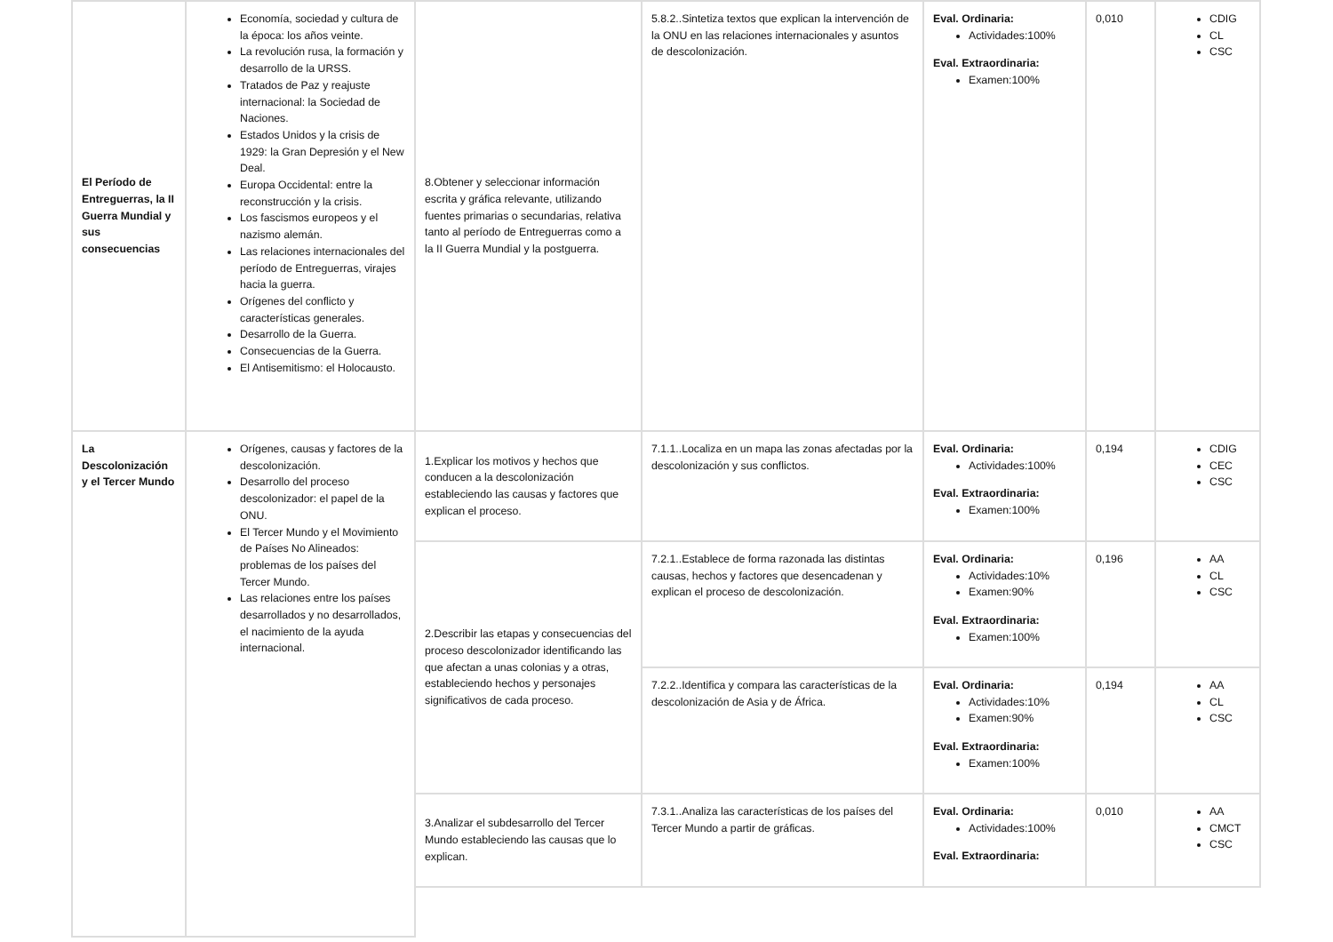| El Período de Entreguerras, la II Guerra Mundial y sus consecuencias | Economía, sociedad y cultura de la época: los años veinte. La revolución rusa, la formación y desarrollo de la URSS. Tratados de Paz y reajuste internacional: la Sociedad de Naciones. Estados Unidos y la crisis de 1929: la Gran Depresión y el New Deal. Europa Occidental: entre la reconstrucción y la crisis. Los fascismos europeos y el nazismo alemán. Las relaciones internacionales del período de Entreguerras, virajes hacia la guerra. Orígenes del conflicto y características generales. Desarrollo de la Guerra. Consecuencias de la Guerra. El Antisemitismo: el Holocausto. | 8.Obtener y seleccionar información escrita y gráfica relevante, utilizando fuentes primarias o secundarias, relativa tanto al período de Entreguerras como a la II Guerra Mundial y la postguerra. | 5.8.2..Sintetiza textos que explican la intervención de la ONU en las relaciones internacionales y asuntos de descolonización. | Eval. Ordinaria: Actividades:100% Eval. Extraordinaria: Examen:100% | 0,010 | CDIG CL CSC |
| La Descolonización y el Tercer Mundo | Orígenes, causas y factores de la descolonización. Desarrollo del proceso descolonizador: el papel de la ONU. El Tercer Mundo y el Movimiento de Países No Alineados: problemas de los países del Tercer Mundo. Las relaciones entre los países desarrollados y no desarrollados, el nacimiento de la ayuda internacional. | 1.Explicar los motivos y hechos que conducen a la descolonización estableciendo las causas y factores que explican el proceso. | 7.1.1..Localiza en un mapa las zonas afectadas por la descolonización y sus conflictos. | Eval. Ordinaria: Actividades:100% Eval. Extraordinaria: Examen:100% | 0,194 | CDIG CEC CSC |
| | | 2.Describir las etapas y consecuencias del proceso descolonizador identificando las que afectan a unas colonias y a otras, estableciendo hechos y personajes significativos de cada proceso. | 7.2.1..Establece de forma razonada las distintas causas, hechos y factores que desencadenan y explican el proceso de descolonización. | Eval. Ordinaria: Actividades:10% Examen:90% Eval. Extraordinaria: Examen:100% | 0,196 | AA CL CSC |
| | | | 7.2.2..Identifica y compara las características de la descolonización de Asia y de África. | Eval. Ordinaria: Actividades:10% Examen:90% Eval. Extraordinaria: Examen:100% | 0,194 | AA CL CSC |
| | | 3.Analizar el subdesarrollo del Tercer Mundo estableciendo las causas que lo explican. | 7.3.1..Analiza las características de los países del Tercer Mundo a partir de gráficas. | Eval. Ordinaria: Actividades:100% Eval. Extraordinaria: | 0,010 | AA CMCT CSC |